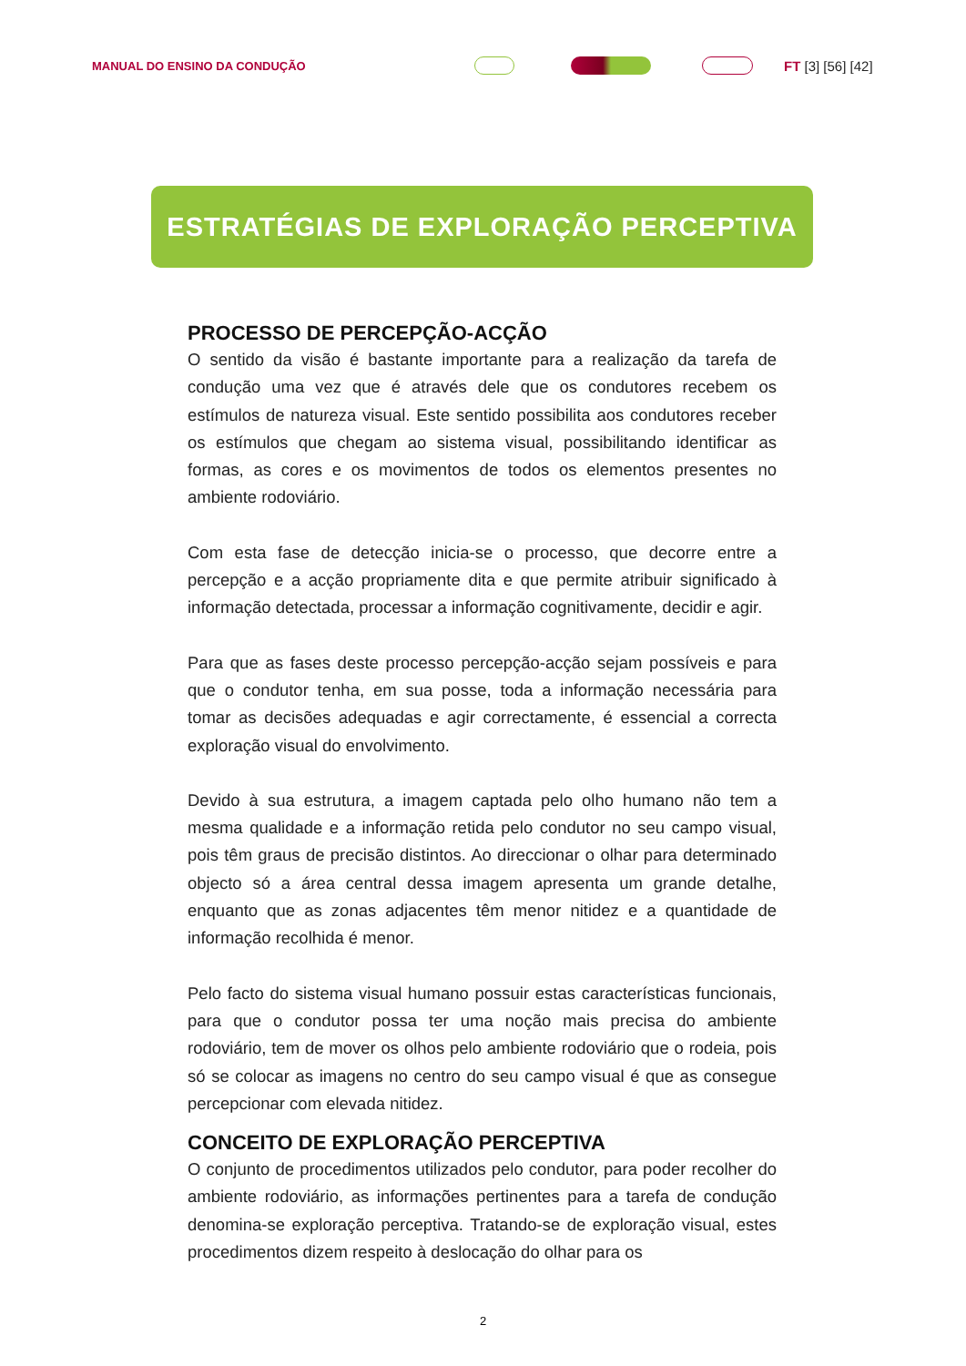MANUAL DO ENSINO DA CONDUÇÃO
FT [3] [56] [42]
ESTRATÉGIAS DE EXPLORAÇÃO PERCEPTIVA
PROCESSO DE PERCEPÇÃO-ACÇÃO
O sentido da visão é bastante importante para a realização da tarefa de condução uma vez que é através dele que os condutores recebem os estímulos de natureza visual. Este sentido possibilita aos condutores receber os estímulos que chegam ao sistema visual, possibilitando identificar as formas, as cores e os movimentos de todos os elementos presentes no ambiente rodoviário.
Com esta fase de detecção inicia-se o processo, que decorre entre a percepção e a acção propriamente dita e que permite atribuir significado à informação detectada, processar a informação cognitivamente, decidir e agir.
Para que as fases deste processo percepção-acção sejam possíveis e para que o condutor tenha, em sua posse, toda a informação necessária para tomar as decisões adequadas e agir correctamente, é essencial a correcta exploração visual do envolvimento.
Devido à sua estrutura, a imagem captada pelo olho humano não tem a mesma qualidade e a informação retida pelo condutor no seu campo visual, pois têm graus de precisão distintos. Ao direccionar o olhar para determinado objecto só a área central dessa imagem apresenta um grande detalhe, enquanto que as zonas adjacentes têm menor nitidez e a quantidade de informação recolhida é menor.
Pelo facto do sistema visual humano possuir estas características funcionais, para que o condutor possa ter uma noção mais precisa do ambiente rodoviário, tem de mover os olhos pelo ambiente rodoviário que o rodeia, pois só se colocar as imagens no centro do seu campo visual é que as consegue percepcionar com elevada nitidez.
CONCEITO DE EXPLORAÇÃO PERCEPTIVA
O conjunto de procedimentos utilizados pelo condutor, para poder recolher do ambiente rodoviário, as informações pertinentes para a tarefa de condução denomina-se exploração perceptiva. Tratando-se de exploração visual, estes procedimentos dizem respeito à deslocação do olhar para os
2